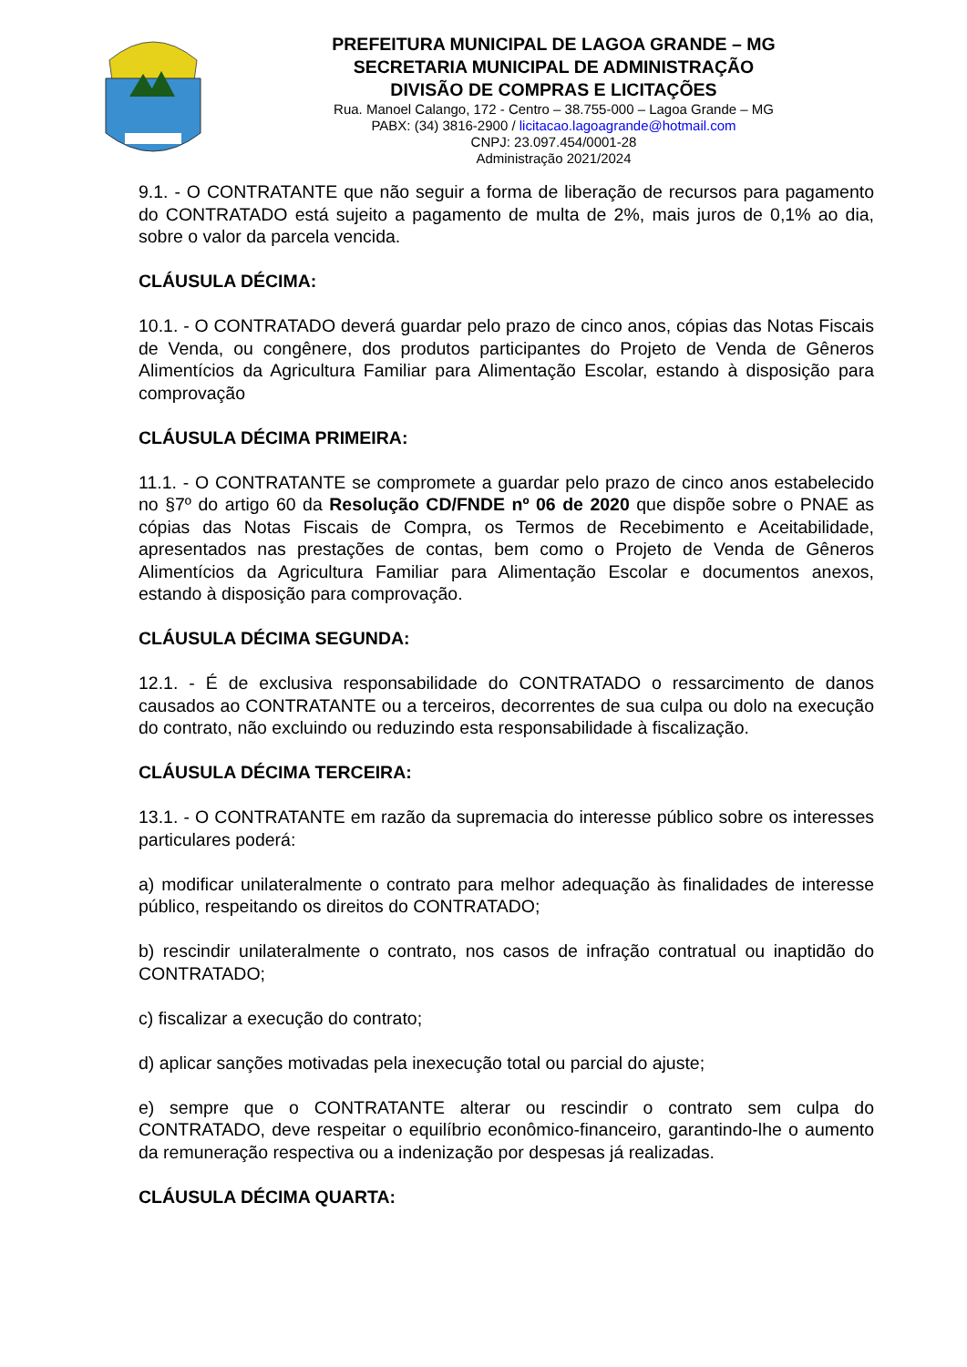PREFEITURA MUNICIPAL DE LAGOA GRANDE – MG
SECRETARIA MUNICIPAL DE ADMINISTRAÇÃO
DIVISÃO DE COMPRAS E LICITAÇÕES
Rua. Manoel Calango, 172 - Centro – 38.755-000 – Lagoa Grande – MG
PABX: (34) 3816-2900 / licitacao.lagoagrande@hotmail.com
CNPJ: 23.097.454/0001-28
Administração 2021/2024
9.1. - O CONTRATANTE que não seguir a forma de liberação de recursos para pagamento do CONTRATADO está sujeito a pagamento de multa de 2%, mais juros de 0,1% ao dia, sobre o valor da parcela vencida.
CLÁUSULA DÉCIMA:
10.1. - O CONTRATADO deverá guardar pelo prazo de cinco anos, cópias das Notas Fiscais de Venda, ou congênere, dos produtos participantes do Projeto de Venda de Gêneros Alimentícios da Agricultura Familiar para Alimentação Escolar, estando à disposição para comprovação
CLÁUSULA DÉCIMA PRIMEIRA:
11.1. - O CONTRATANTE se compromete a guardar pelo prazo de cinco anos estabelecido no §7º do artigo 60 da Resolução CD/FNDE nº 06 de 2020 que dispõe sobre o PNAE as cópias das Notas Fiscais de Compra, os Termos de Recebimento e Aceitabilidade, apresentados nas prestações de contas, bem como o Projeto de Venda de Gêneros Alimentícios da Agricultura Familiar para Alimentação Escolar e documentos anexos, estando à disposição para comprovação.
CLÁUSULA DÉCIMA SEGUNDA:
12.1. - É de exclusiva responsabilidade do CONTRATADO o ressarcimento de danos causados ao CONTRATANTE ou a terceiros, decorrentes de sua culpa ou dolo na execução do contrato, não excluindo ou reduzindo esta responsabilidade à fiscalização.
CLÁUSULA DÉCIMA TERCEIRA:
13.1. - O CONTRATANTE em razão da supremacia do interesse público sobre os interesses particulares poderá:
a) modificar unilateralmente o contrato para melhor adequação às finalidades de interesse público, respeitando os direitos do CONTRATADO;
b) rescindir unilateralmente o contrato, nos casos de infração contratual ou inaptidão do CONTRATADO;
c) fiscalizar a execução do contrato;
d) aplicar sanções motivadas pela inexecução total ou parcial do ajuste;
e) sempre que o CONTRATANTE alterar ou rescindir o contrato sem culpa do CONTRATADO, deve respeitar o equilíbrio econômico-financeiro, garantindo-lhe o aumento da remuneração respectiva ou a indenização por despesas já realizadas.
CLÁUSULA DÉCIMA QUARTA: